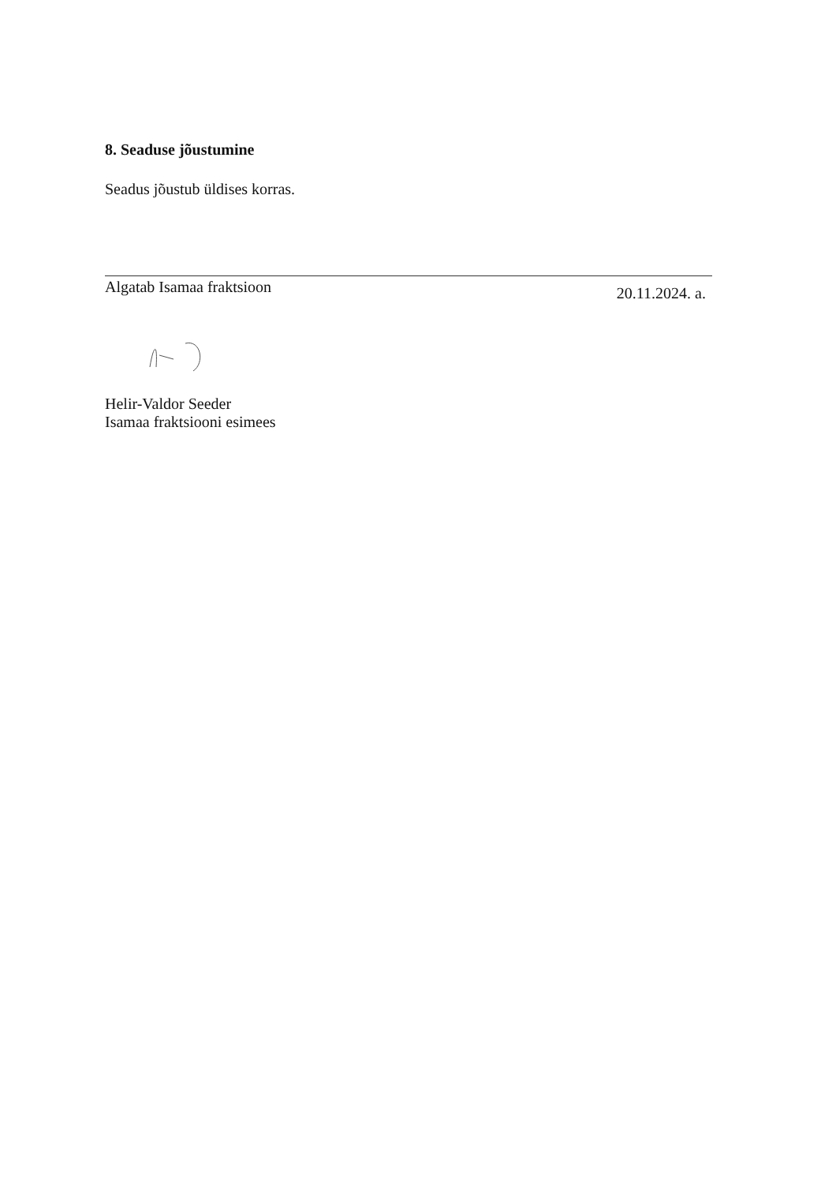8. Seaduse jõustumine
Seadus jõustub üldises korras.
Algatab Isamaa fraktsioon 20.11.2024. a.
Helir-Valdor Seeder
Isamaa fraktsiooni esimees